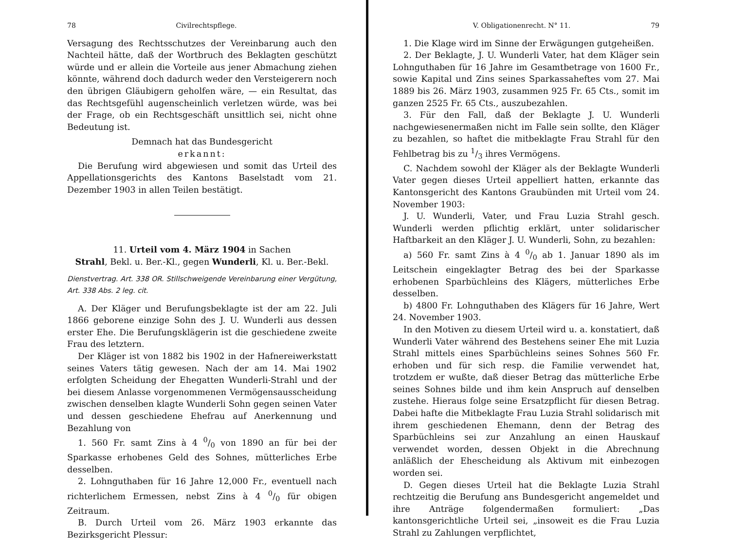78 Civilrechtspflege.
Versagung des Rechtsschutzes der Vereinbarung auch den Nachteil hätte, daß der Wortbruch des Beklagten geschützt würde und er allein die Vorteile aus jener Abmachung ziehen könnte, während doch dadurch weder den Versteigerern noch den übrigen Gläubigern geholfen wäre, — ein Resultat, das das Rechtsgefühl augenscheinlich verletzen würde, was bei der Frage, ob ein Rechtsgeschäft unsittlich sei, nicht ohne Bedeutung ist.
Demnach hat das Bundesgericht
erkannt:
Die Berufung wird abgewiesen und somit das Urteil des Appellationsgerichts des Kantons Baselstadt vom 21. Dezember 1903 in allen Teilen bestätigt.
11. Urteil vom 4. März 1904 in Sachen
Strahl, Bekl. u. Ber.-Kl., gegen Wunderli, Kl. u. Ber.-Bekl.
Dienstvertrag. Art. 338 OR. Stillschweigende Vereinbarung einer Vergütung, Art. 338 Abs. 2 leg. cit.
A. Der Kläger und Berufungsbeklagte ist der am 22. Juli 1866 geborene einzige Sohn des J. U. Wunderli aus dessen erster Ehe. Die Berufungsklägerin ist die geschiedene zweite Frau des letztern.
Der Kläger ist von 1882 bis 1902 in der Hafnereiwerkstatt seines Vaters tätig gewesen. Nach der am 14. Mai 1902 erfolgten Scheidung der Ehegatten Wunderli-Strahl und der bei diesem Anlasse vorgenommenen Vermögensausscheidung zwischen denselben klagte Wunderli Sohn gegen seinen Vater und dessen geschiedene Ehefrau auf Anerkennung und Bezahlung von
1. 560 Fr. samt Zins à 4 0/0 von 1890 an für bei der Sparkasse erhobenes Geld des Sohnes, mütterliches Erbe desselben.
2. Lohnguthaben für 16 Jahre 12,000 Fr., eventuell nach richterlichem Ermessen, nebst Zins à 4 0/0 für obigen Zeitraum.
B. Durch Urteil vom 26. März 1903 erkannte das Bezirksgericht Plessur:
V. Obligationenrecht. N° 11. 79
1. Die Klage wird im Sinne der Erwägungen gutgeheißen.
2. Der Beklagte, J. U. Wunderli Vater, hat dem Kläger sein Lohnguthaben für 16 Jahre im Gesamtbetrage von 1600 Fr., sowie Kapital und Zins seines Sparkassaheftes vom 27. Mai 1889 bis 26. März 1903, zusammen 925 Fr. 65 Cts., somit im ganzen 2525 Fr. 65 Cts., auszubezahlen.
3. Für den Fall, daß der Beklagte J. U. Wunderli nachgewiesenermaßen nicht im Falle sein sollte, den Kläger zu bezahlen, so haftet die mitbeklagte Frau Strahl für den Fehlbetrag bis zu 1/3 ihres Vermögens.
C. Nachdem sowohl der Kläger als der Beklagte Wunderli Vater gegen dieses Urteil appelliert hatten, erkannte das Kantonsgericht des Kantons Graubünden mit Urteil vom 24. November 1903:
J. U. Wunderli, Vater, und Frau Luzia Strahl gesch. Wunderli werden pflichtig erklärt, unter solidarischer Haftbarkeit an den Kläger J. U. Wunderli, Sohn, zu bezahlen:
a) 560 Fr. samt Zins à 4 0/0 ab 1. Januar 1890 als im Leitschein eingeklagter Betrag des bei der Sparkasse erhobenen Sparbüchleins des Klägers, mütterliches Erbe desselben.
b) 4800 Fr. Lohnguthaben des Klägers für 16 Jahre, Wert 24. November 1903.
In den Motiven zu diesem Urteil wird u. a. konstatiert, daß Wunderli Vater während des Bestehens seiner Ehe mit Luzia Strahl mittels eines Sparbüchleins seines Sohnes 560 Fr. erhoben und für sich resp. die Familie verwendet hat, trotzdem er wußte, daß dieser Betrag das mütterliche Erbe seines Sohnes bilde und ihm kein Anspruch auf denselben zustehe. Hieraus folge seine Ersatzpflicht für diesen Betrag. Dabei hafte die Mitbeklagte Frau Luzia Strahl solidarisch mit ihrem geschiedenen Ehemann, denn der Betrag des Sparbüchleins sei zur Anzahlung an einen Hauskauf verwendet worden, dessen Objekt in die Abrechnung anläßlich der Ehescheidung als Aktivum mit einbezogen worden sei.
D. Gegen dieses Urteil hat die Beklagte Luzia Strahl rechtzeitig die Berufung ans Bundesgericht angemeldet und ihre Anträge folgendermaßen formuliert: „Das kantonsgerichtliche Urteil sei, „insoweit es die Frau Luzia Strahl zu Zahlungen verpflichtet,